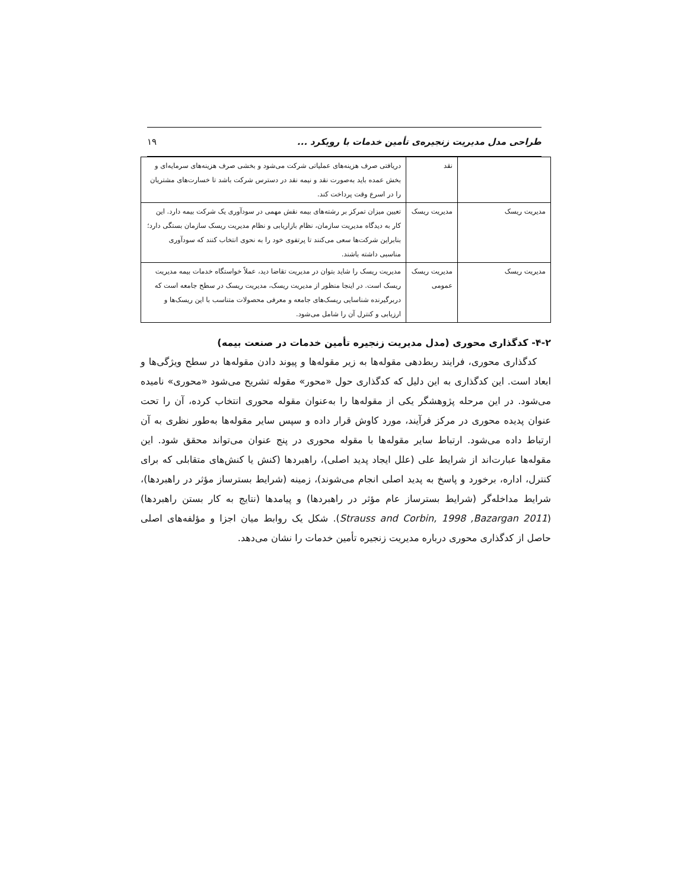طراحی مدل مدیریت زنجیره‌ی تأمین خدمات با رویکرد ... ۱۹
| | نقد | دریافتی صرف هزینه‌های عملیاتی شرکت می‌شود و بخشی صرف هزینه‌های سرمایه‌ای و بخش عمده باید به‌صورت نقد و نیمه نقد در دسترس شرکت باشد تا خسارت‌های مشتریان را در اسرع وقت پرداخت کند. |
| مدیریت ریسک | مدیریت ریسک | تعیین میزان تمرکز بر رشته‌های بیمه نقش مهمی در سودآوری یک شرکت بیمه دارد. این کار به دیدگاه مدیریت سازمان، نظام بازاریابی و نظام مدیریت ریسک سازمان بستگی دارد؛ بنابراین شرکت‌ها سعی می‌کنند تا پرتفوی خود را به نحوی انتخاب کنند که سودآوری مناسبی داشته باشند. |
| مدیریت ریسک | مدیریت ریسک عمومی | مدیریت ریسک را شاید بتوان در مدیریت تقاضا دید، عملاً خواستگاه خدمات بیمه مدیریت ریسک است. در اینجا منظور از مدیریت ریسک، مدیریت ریسک در سطح جامعه است که دربرگیرنده شناسایی ریسک‌های جامعه و معرفی محصولات متناسب با این ریسک‌ها و ارزیابی و کنترل آن را شامل می‌شود. |
۴-۲- کدگذاری محوری (مدل مدیریت زنجیره تأمین خدمات در صنعت بیمه)
کدگذاری محوری، فرایند ربط‌دهی مقوله‌ها به زیر مقوله‌ها و پیوند دادن مقوله‌ها در سطح ویژگی‌ها و ابعاد است. این کدگذاری به این دلیل که کدگذاری حول «محور» مقوله تشریح می‌شود «محوری» نامیده می‌شود. در این مرحله پژوهشگر یکی از مقوله‌ها را به‌عنوان مقوله محوری انتخاب کرده، آن را تحت عنوان پدیده محوری در مرکز فرآیند، مورد کاوش قرار داده و سپس سایر مقوله‌ها به‌طور نظری به آن ارتباط داده می‌شود. ارتباط سایر مقوله‌ها با مقوله محوری در پنج عنوان می‌تواند محقق شود. این مقوله‌ها عبارت‌اند از شرایط علی (علل ایجاد پدید اصلی)، راهبردها (کنش یا کنش‌های متقابلی که برای کنترل، اداره، برخورد و پاسخ به پدید اصلی انجام می‌شوند)، زمینه (شرایط بسترساز مؤثر در راهبردها)، شرایط مداخله‌گر (شرایط بسترساز عام مؤثر در راهبردها) و پیامدها (نتایج به کار بستن راهبردها) (Strauss and Corbin, 1998 ,Bazargan 2011). شکل یک روابط میان اجزا و مؤلفه‌های اصلی حاصل از کدگذاری محوری درباره مدیریت زنجیره تأمین خدمات را نشان می‌دهد.